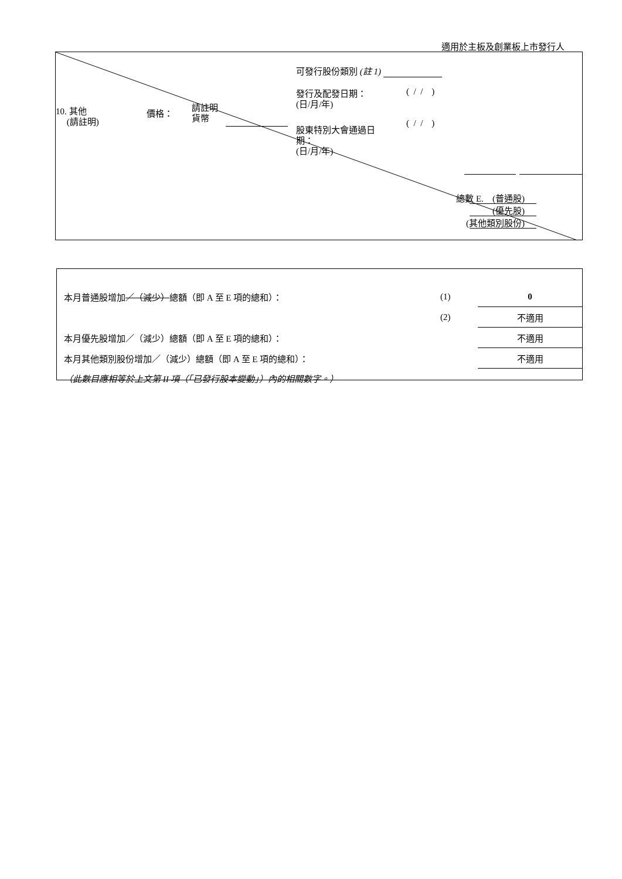適用於主板及創業板上市發行人
可發行股份類別 (註 1)
發行及配發日期：
(日/月/年)
( / / )
10. 其他
(請註明)
價格：
請註明
貨幣
股東特別大會通過日
期：
(日/月/年)
( / / )
總數 E. (普通股)
(優先股)
(其他類別股份)
| 本月普通股增加 ／（減少） 總額（即 A 至 E 項的總和）： | (1) | 0 |
| | (2) | 不適用 |
| 本月優先股增加／（減少）總額（即 A 至 E 項的總和）： | | 不適用 |
| 本月其他類別股份增加／（減少）總額（即 A 至 E 項的總和）： | | 不適用 |
| （此數目應相等於上文第 II 項（「已發行股本變動」）內的相關數字。） | | |